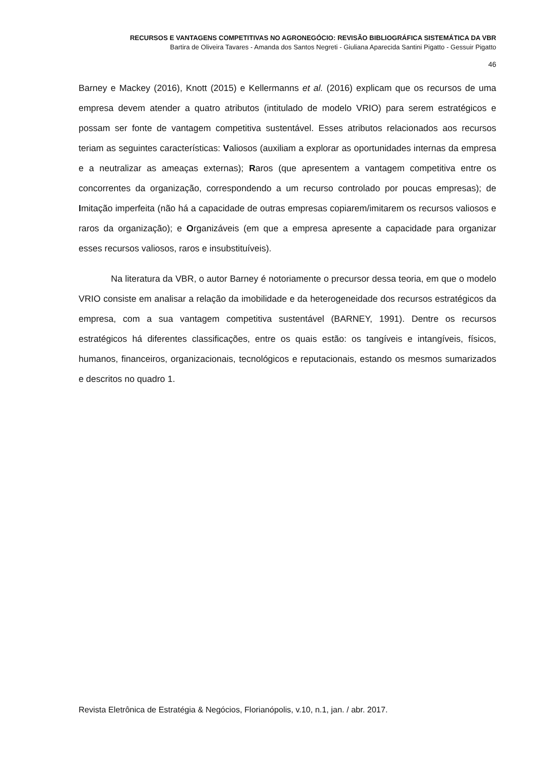RECURSOS E VANTAGENS COMPETITIVAS NO AGRONEGÓCIO: REVISÃO BIBLIOGRÁFICA SISTEMÁTICA DA VBR
Bartira de Oliveira Tavares - Amanda dos Santos Negreti - Giuliana Aparecida Santini Pigatto - Gessuir Pigatto
46
Barney e Mackey (2016), Knott (2015) e Kellermanns et al. (2016) explicam que os recursos de uma empresa devem atender a quatro atributos (intitulado de modelo VRIO) para serem estratégicos e possam ser fonte de vantagem competitiva sustentável. Esses atributos relacionados aos recursos teriam as seguintes características: Valiosos (auxiliam a explorar as oportunidades internas da empresa e a neutralizar as ameaças externas); Raros (que apresentem a vantagem competitiva entre os concorrentes da organização, correspondendo a um recurso controlado por poucas empresas); de Imitação imperfeita (não há a capacidade de outras empresas copiarem/imitarem os recursos valiosos e raros da organização); e Organizáveis (em que a empresa apresente a capacidade para organizar esses recursos valiosos, raros e insubstituíveis).
Na literatura da VBR, o autor Barney é notoriamente o precursor dessa teoria, em que o modelo VRIO consiste em analisar a relação da imobilidade e da heterogeneidade dos recursos estratégicos da empresa, com a sua vantagem competitiva sustentável (BARNEY, 1991). Dentre os recursos estratégicos há diferentes classificações, entre os quais estão: os tangíveis e intangíveis, físicos, humanos, financeiros, organizacionais, tecnológicos e reputacionais, estando os mesmos sumarizados e descritos no quadro 1.
Revista Eletrônica de Estratégia & Negócios, Florianópolis, v.10, n.1, jan. / abr. 2017.